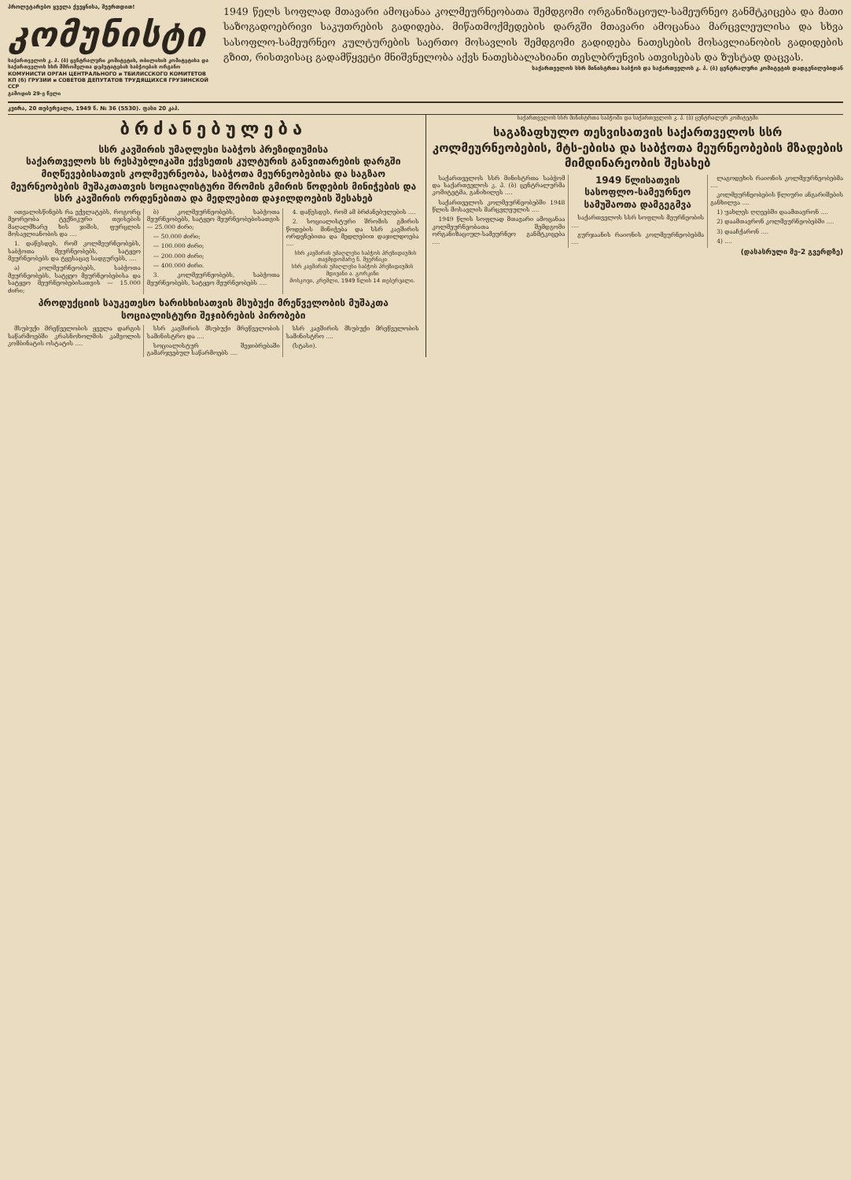პროლეტარებო ყველა ქვეყნისა, შეერთდით!
კომუნისტი
საქართველოს კ. პ. (ბ) ცენტრალური კომიტეტის, თბილისის კომიტეტისა და საქართველოს სსრ მშრომელთა დეპუტატების საბჭოების ორგანო
КОМУНИСТИ ОРГАН ЦЕНТРАЛЬНОГО и ТБИЛИССКОГО КОМИТЕТОВ КП (б) ГРУЗИИ и СОВЕТОВ ДЕПУТАТОВ ТРУДЯЩИХСЯ ГРУЗИНСКОЙ ССР
გამოდის 29-ე წელი
1949 წელს სოფლად მთავარი ამოცანაა კოლმეურნეობათა შემდგომი ორგანიზაციულ-სამეურნეო განმტკიცება და მათი საზოგადოებრივი საკუთრების გადიდება. მიწათმოქმედების დარგში მთავარი ამოცანაა მარცვლეულისა და სხვა სასოფლო-სამეურნეო კულტურების საერთო მოსავლის შემდგომი გადიდება ნათესების მოსავლიანობის გადიდების გზით, რისთვისაც გადამწყვეტი მნიშვნელობა აქვს ნათესბალახიანი თესლბრუნვის ათვისებას და ზუსტად დაცვას.
საქართველოს სსრ მინისტრთა საბჭოს და საქართველოს კ. პ. (ბ) ცენტრალური კომიტეტის დადგენილებიდან
კვირა, 20 თებერვალი, 1949 წ. № 36 (5530). ფასი 20 კაპ.
ბრძანებულება
სსრ კავშირის უმაღლესი საბჭოს პრეზიდიუმისა
საქართველოს სს რესპუბლიკაში ექვსეთის კულტურის განვითარების დარგში მიღწევებისათვის კოლმეურნეობა, საბჭოთა მეურნეობებისა და საგზაო მეურნეობების მუშაკთათვის სოციალისტური შრომის გმირის წოდების მინიჭების და სსრ კავშირის ორდენებითა და მედლებით დაჯილდოების შესახებ
ითვალისწინებს რა ექვლატებს, როგორც მეორეობა ტექნიკური თვისების მაღალმხარე ხის ჯიშის, ფურცლის მოსავლიანობის და ....
1. დაწესდეს, რომ კოლმეურნეობებს, საბჭოთა მეურნეობებს, სატყეო მეურნეობებს და ტყესაცავ სადგურებს, ....
ა) კოლმეურნეობებს, საბჭოთა მეურნეობებს, სატყეო მეურნეობებისა და სატყეო მეურნეობებისათვის — 15.000 ძირი;
ბ) კოლმეურნეობებს, საბჭოთა მეურნეობებს, სატყეო მეურნეობებისათვის — 25.000 ძირი;
— 50.000 ძირი;
— 100.000 ძირი;
— 200.000 ძირი;
— 400.000 ძირი.
3. კოლმეურნეობებს, საბჭოთა მეურნეობებს, სატყეო მეურნეობებს ....
4. დაწესდეს, რომ ამ ბრძანებულების ....
2. სოციალისტური შრომის გმირის წოდების მინიჭება და სსრ კავშირის ორდენებითა და მედლებით დაჯილდოება ....
სსრ კავშირის უმაღლესი საბჭოს პრეზიდიუმის თავმჯდომარე ნ. შვერნიკი
სსრ კავშირის უმაღლესი საბჭოს პრეზიდიუმის მდივანი ა. გორკინი
მოსკოვი, კრემლი, 1949 წლის 14 თებერვალი.
პროდუქციის საუკეთესო ხარისხისათვის მსუბუქი მრეწველობის მუშაკთა სოციალისტური შეჯიბრების პირობები
მსუბუქი მრეწველობის ყველა დარგის საწარმოებში კრასნოხოლმის კამვოლის კომბინატის ოსტატის ....
სსრ კავშირის მსუბუქი მრეწველობის სამინისტრო და ....
სოციალისტურ შეჯიბრებაში გამარჯვებულ საწარმოებს ....
სსრ კავშირის მსუბუქი მრეწველობის სამინისტრო ....
(სტასი).
საქართველოს სსრ მინისტრთა საბჭოში და საქართველოს კ. პ. (ბ) ცენტრალურ კომიტეტში
საგაზაფხულო თესვისათვის საქართველოს სსრ კოლმეურნეობების, მტს-ებისა და საბჭოთა მეურნეობების მზადების მიმდინარეობის შესახებ
საქართველოს სსრ მინისტრთა საბჭომ და საქართველოს კ. პ. (ბ) ცენტრალურმა კომიტეტმა, განიხილეს ....
საქართველოს კოლმეურნეობებში 1948 წლის მოსავლის მარცვლეულის ....
1949 წლის სოფლად მთავარი ამოცანაა კოლმეურნეობათა შემდგომი ორგანიზაციულ-სამეურნეო განმტკიცება ....
1949 წლისათვის სასოფლო-სამეურნეო სამუშაოთა დამგეგმვა
საქართველოს სსრ სოფლის მეურნეობის ....
გურჯაანის რაიონის კოლმეურნეობებმა ....
ლაგოდეხის რაიონის კოლმეურნეობებმა ....
კოლმეურნეობების წლიური ანგარიშების განხილვა ....
1) უახლეს ღღეებში დაამთავრონ ....
2) დაამთავრონ კოლმეურნეობებში ....
3) დააჩქარონ ....
4) ....
(დასასრული მე-2 გვერდზე)